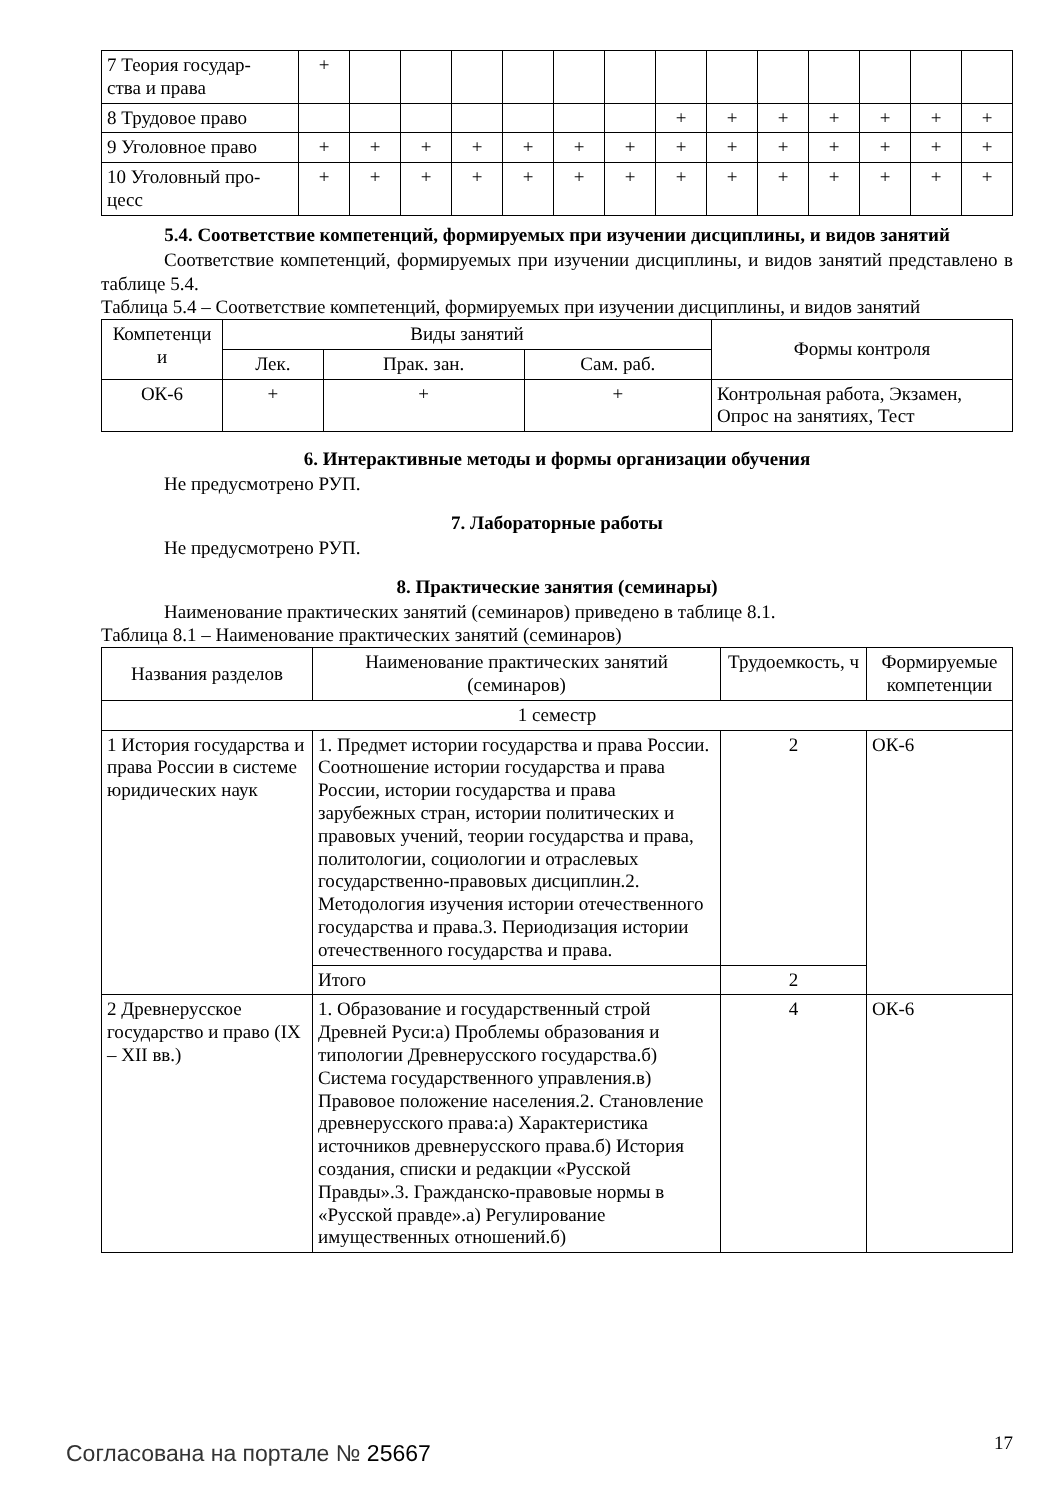| 7 Теория государ- ства и права | + | | | | | | | | | | | | | |
| 8 Трудовое право | | | | | | | | + | + | + | + | + | + | + |
| 9 Уголовное право | + | + | + | + | + | + | + | + | + | + | + | + | + | + |
| 10 Уголовный про- цесс | + | + | + | + | + | + | + | + | + | + | + | + | + | + |
5.4. Соответствие компетенций, формируемых при изучении дисциплины, и видов занятий
Соответствие компетенций, формируемых при изучении дисциплины, и видов занятий представлено в таблице 5.4.
Таблица 5.4 – Соответствие компетенций, формируемых при изучении дисциплины, и видов занятий
| Компетенци и | Виды занятий | | | Формы контроля |
| --- | --- | --- | --- | --- |
| | Лек. | Прак. зан. | Сам. раб. | |
| ОК-6 | + | + | + | Контрольная работа, Экзамен, Опрос на занятиях, Тест |
6. Интерактивные методы и формы организации обучения
Не предусмотрено РУП.
7. Лабораторные работы
Не предусмотрено РУП.
8. Практические занятия (семинары)
Наименование практических занятий (семинаров) приведено в таблице 8.1.
Таблица 8.1 – Наименование практических занятий (семинаров)
| Названия разделов | Наименование практических занятий (семинаров) | Трудоемкость, ч | Формируемые компетенции |
| --- | --- | --- | --- |
| 1 семестр | | | |
| 1 История государства и права России в системе юридических наук | 1. Предмет истории государства и права России. Соотношение истории государства и права России, истории государства и права зарубежных стран, истории политических и правовых учений, теории государства и права, политологии, социологии и отраслевых государственно-правовых дисциплин.2. Методология изучения истории отечественного государства и права.3. Периодизация истории отечественного государства и права. | 2 | ОК-6 |
| | Итого | 2 | |
| 2 Древнерусское государство и право (IX – XII вв.) | 1. Образование и государственный строй Древней Руси:а) Проблемы образования и типологии Древнерусского государства.б) Система государственного управления.в) Правовое положение населения.2. Становление древнерусского права:а) Характеристика источников древнерусского права.б) История создания, списки и редакции «Русской Правды».3. Гражданско-правовые нормы в «Русской правде».а) Регулирование имущественных отношений.б) | 4 | ОК-6 |
Согласована на портале № 25667 17